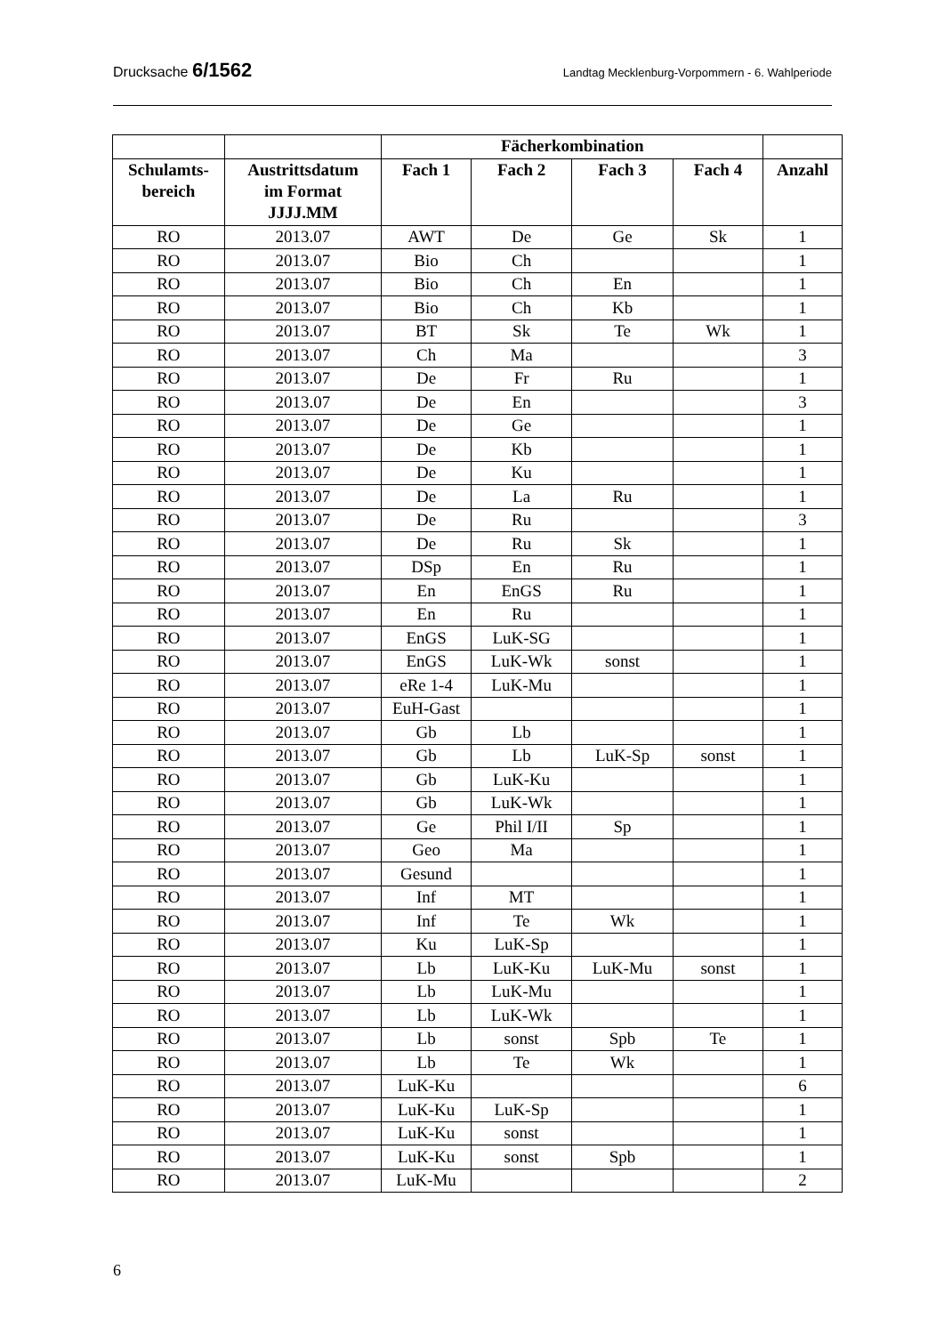Drucksache 6/1562 Landtag Mecklenburg-Vorpommern - 6. Wahlperiode
| | | Fächerkombination | | | | |
| --- | --- | --- | --- | --- | --- | --- |
| Schulamts- bereich | Austrittsdatum im Format JJJJ.MM | Fach 1 | Fach 2 | Fach 3 | Fach 4 | Anzahl |
| RO | 2013.07 | AWT | De | Ge | Sk | 1 |
| RO | 2013.07 | Bio | Ch | | | 1 |
| RO | 2013.07 | Bio | Ch | En | | 1 |
| RO | 2013.07 | Bio | Ch | Kb | | 1 |
| RO | 2013.07 | BT | Sk | Te | Wk | 1 |
| RO | 2013.07 | Ch | Ma | | | 3 |
| RO | 2013.07 | De | Fr | Ru | | 1 |
| RO | 2013.07 | De | En | | | 3 |
| RO | 2013.07 | De | Ge | | | 1 |
| RO | 2013.07 | De | Kb | | | 1 |
| RO | 2013.07 | De | Ku | | | 1 |
| RO | 2013.07 | De | La | Ru | | 1 |
| RO | 2013.07 | De | Ru | | | 3 |
| RO | 2013.07 | De | Ru | Sk | | 1 |
| RO | 2013.07 | DSp | En | Ru | | 1 |
| RO | 2013.07 | En | EnGS | Ru | | 1 |
| RO | 2013.07 | En | Ru | | | 1 |
| RO | 2013.07 | EnGS | LuK-SG | | | 1 |
| RO | 2013.07 | EnGS | LuK-Wk | sonst | | 1 |
| RO | 2013.07 | eRe 1-4 | LuK-Mu | | | 1 |
| RO | 2013.07 | EuH-Gast | | | | 1 |
| RO | 2013.07 | Gb | Lb | | | 1 |
| RO | 2013.07 | Gb | Lb | LuK-Sp | sonst | 1 |
| RO | 2013.07 | Gb | LuK-Ku | | | 1 |
| RO | 2013.07 | Gb | LuK-Wk | | | 1 |
| RO | 2013.07 | Ge | Phil I/II | Sp | | 1 |
| RO | 2013.07 | Geo | Ma | | | 1 |
| RO | 2013.07 | Gesund | | | | 1 |
| RO | 2013.07 | Inf | MT | | | 1 |
| RO | 2013.07 | Inf | Te | Wk | | 1 |
| RO | 2013.07 | Ku | LuK-Sp | | | 1 |
| RO | 2013.07 | Lb | LuK-Ku | LuK-Mu | sonst | 1 |
| RO | 2013.07 | Lb | LuK-Mu | | | 1 |
| RO | 2013.07 | Lb | LuK-Wk | | | 1 |
| RO | 2013.07 | Lb | sonst | Spb | Te | 1 |
| RO | 2013.07 | Lb | Te | Wk | | 1 |
| RO | 2013.07 | LuK-Ku | | | | 6 |
| RO | 2013.07 | LuK-Ku | LuK-Sp | | | 1 |
| RO | 2013.07 | LuK-Ku | sonst | | | 1 |
| RO | 2013.07 | LuK-Ku | sonst | Spb | | 1 |
| RO | 2013.07 | LuK-Mu | | | | 2 |
6